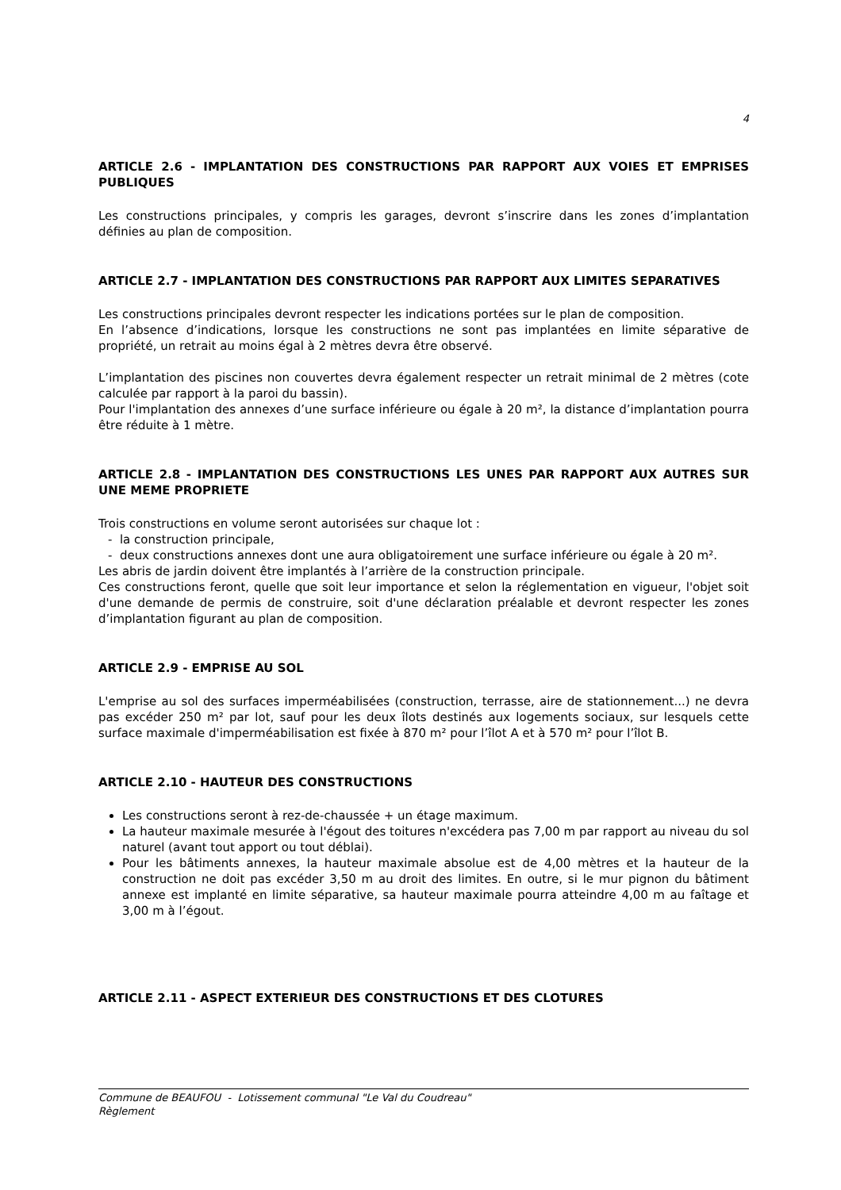4
ARTICLE 2.6 - IMPLANTATION DES CONSTRUCTIONS PAR RAPPORT AUX VOIES ET EMPRISES PUBLIQUES
Les constructions principales, y compris les garages, devront s’inscrire dans les zones d’implantation définies au plan de composition.
ARTICLE 2.7 - IMPLANTATION DES CONSTRUCTIONS PAR RAPPORT AUX LIMITES SEPARATIVES
Les constructions principales devront respecter les indications portées sur le plan de composition.
En l’absence d’indications, lorsque les constructions ne sont pas implantées en limite séparative de propriété, un retrait au moins égal à 2 mètres devra être observé.
L’implantation des piscines non couvertes devra également respecter un retrait minimal de 2 mètres (cote calculée par rapport à la paroi du bassin).
Pour l'implantation des annexes d’une surface inférieure ou égale à 20 m², la distance d’implantation pourra être réduite à 1 mètre.
ARTICLE 2.8 - IMPLANTATION DES CONSTRUCTIONS LES UNES PAR RAPPORT AUX AUTRES SUR UNE MEME PROPRIETE
Trois constructions en volume seront autorisées sur chaque lot :
- la construction principale,
- deux constructions annexes dont une aura obligatoirement une surface inférieure ou égale à 20 m².
Les abris de jardin doivent être implantés à l’arrière de la construction principale.
Ces constructions feront, quelle que soit leur importance et selon la réglementation en vigueur, l'objet soit d'une demande de permis de construire, soit d'une déclaration préalable et devront respecter les zones d’implantation figurant au plan de composition.
ARTICLE 2.9 - EMPRISE AU SOL
L'emprise au sol des surfaces imperméabilisées (construction, terrasse, aire de stationnement...) ne devra pas excéder 250 m² par lot, sauf pour les deux îlots destinés aux logements sociaux, sur lesquels cette surface maximale d'imperméabilisation est fixée à 870 m² pour l’îlot A et à 570 m² pour l’îlot B.
ARTICLE 2.10 - HAUTEUR DES CONSTRUCTIONS
Les constructions seront à rez-de-chaussée + un étage maximum.
La hauteur maximale mesurée à l'égout des toitures n'excédera pas 7,00 m par rapport au niveau du sol naturel (avant tout apport ou tout déblai).
Pour les bâtiments annexes, la hauteur maximale absolue est de 4,00 mètres et la hauteur de la construction ne doit pas excéder 3,50 m au droit des limites. En outre, si le mur pignon du bâtiment annexe est implanté en limite séparative, sa hauteur maximale pourra atteindre 4,00 m au faîtage et 3,00 m à l’égout.
ARTICLE 2.11 - ASPECT EXTERIEUR DES CONSTRUCTIONS ET DES CLOTURES
Commune de BEAUFOU - Lotissement communal "Le Val du Coudreau"
Règlement